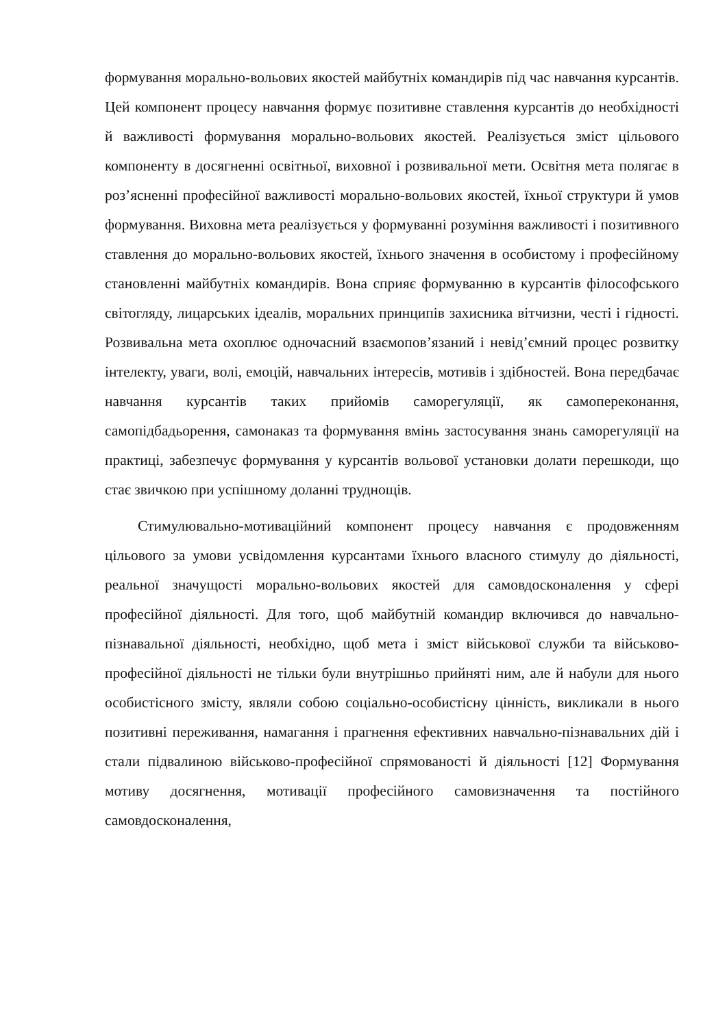формування морально-вольових якостей майбутніх командирів під час навчання курсантів. Цей компонент процесу навчання формує позитивне ставлення курсантів до необхідності й важливості формування морально-вольових якостей. Реалізується зміст цільового компоненту в досягненні освітньої, виховної і розвивальної мети. Освітня мета полягає в роз’ясненні професійної важливості морально-вольових якостей, їхньої структури й умов формування. Виховна мета реалізується у формуванні розуміння важливості і позитивного ставлення до морально-вольових якостей, їхнього значення в особистому і професійному становленні майбутніх командирів. Вона сприяє формуванню в курсантів філософського світогляду, лицарських ідеалів, моральних принципів захисника вітчизни, честі і гідності. Розвивальна мета охоплює одночасний взаємопов’язаний і невід’ємний процес розвитку інтелекту, уваги, волі, емоцій, навчальних інтересів, мотивів і здібностей. Вона передбачає навчання курсантів таких прийомів саморегуляції, як самопереконання, самопідбадьорення, самонаказ та формування вмінь застосування знань саморегуляції на практиці, забезпечує формування у курсантів вольової установки долати перешкоди, що стає звичкою при успішному доланні труднощів.
Стимулювально-мотиваційний компонент процесу навчання є продовженням цільового за умови усвідомлення курсантами їхнього власного стимулу до діяльності, реальної значущості морально-вольових якостей для самовдосконалення у сфері професійної діяльності. Для того, щоб майбутній командир включився до навчально-пізнавальної діяльності, необхідно, щоб мета і зміст військової служби та військово-професійної діяльності не тільки були внутрішньо прийняті ним, але й набули для нього особистісного змісту, являли собою соціально-особистісну цінність, викликали в нього позитивні переживання, намагання і прагнення ефективних навчально-пізнавальних дій і стали підвалиною військово-професійної спрямованості й діяльності [12] Формування мотиву досягнення, мотивації професійного самовизначення та постійного самовдосконалення,